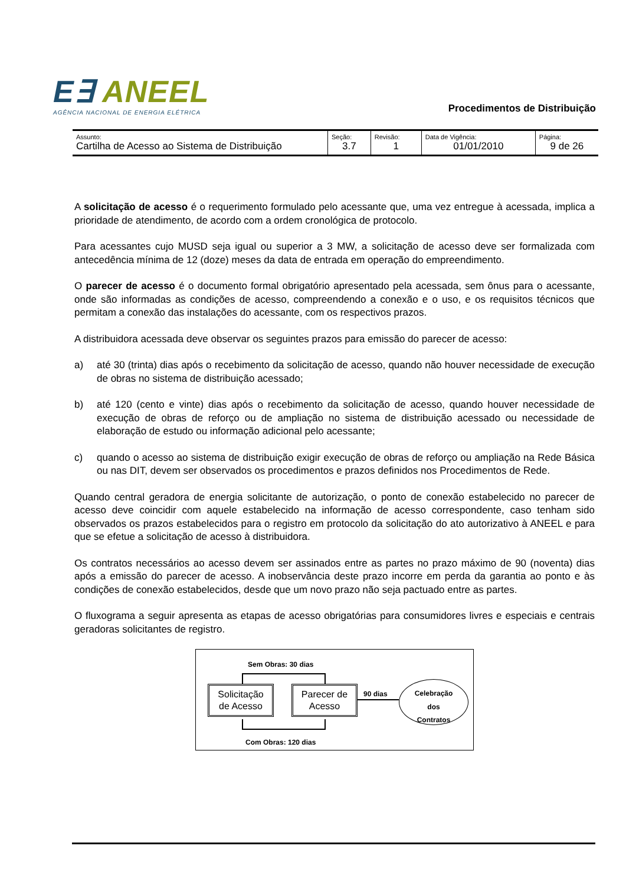E∃ ANEEL
AGÊNCIA NACIONAL DE ENERGIA ELÉTRICA
Procedimentos de Distribuição
| Assunto: Cartilha de Acesso ao Sistema de Distribuição | Seção: 3.7 | Revisão: 1 | Data de Vigência: 01/01/2010 | Página: 9 de 26 |
A solicitação de acesso é o requerimento formulado pelo acessante que, uma vez entregue à acessada, implica a prioridade de atendimento, de acordo com a ordem cronológica de protocolo.
Para acessantes cujo MUSD seja igual ou superior a 3 MW, a solicitação de acesso deve ser formalizada com antecedência mínima de 12 (doze) meses da data de entrada em operação do empreendimento.
O parecer de acesso é o documento formal obrigatório apresentado pela acessada, sem ônus para o acessante, onde são informadas as condições de acesso, compreendendo a conexão e o uso, e os requisitos técnicos que permitam a conexão das instalações do acessante, com os respectivos prazos.
A distribuidora acessada deve observar os seguintes prazos para emissão do parecer de acesso:
a) até 30 (trinta) dias após o recebimento da solicitação de acesso, quando não houver necessidade de execução de obras no sistema de distribuição acessado;
b) até 120 (cento e vinte) dias após o recebimento da solicitação de acesso, quando houver necessidade de execução de obras de reforço ou de ampliação no sistema de distribuição acessado ou necessidade de elaboração de estudo ou informação adicional pelo acessante;
c) quando o acesso ao sistema de distribuição exigir execução de obras de reforço ou ampliação na Rede Básica ou nas DIT, devem ser observados os procedimentos e prazos definidos nos Procedimentos de Rede.
Quando central geradora de energia solicitante de autorização, o ponto de conexão estabelecido no parecer de acesso deve coincidir com aquele estabelecido na informação de acesso correspondente, caso tenham sido observados os prazos estabelecidos para o registro em protocolo da solicitação do ato autorizativo à ANEEL e para que se efetue a solicitação de acesso à distribuidora.
Os contratos necessários ao acesso devem ser assinados entre as partes no prazo máximo de 90 (noventa) dias após a emissão do parecer de acesso. A inobservância deste prazo incorre em perda da garantia ao ponto e às condições de conexão estabelecidos, desde que um novo prazo não seja pactuado entre as partes.
O fluxograma a seguir apresenta as etapas de acesso obrigatórias para consumidores livres e especiais e centrais geradoras solicitantes de registro.
Sem Obras: 30 dias
Solicitação
de Acesso
Parecer de
Acesso
90 dias
Celebração
dos
Contratos
Com Obras: 120 dias